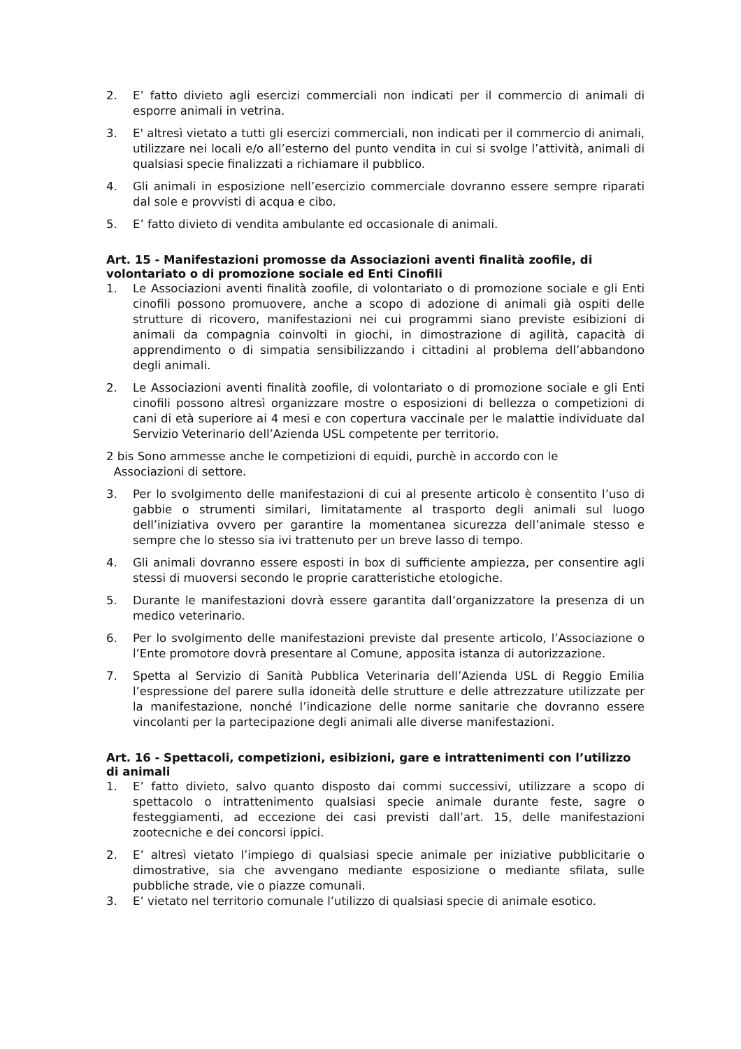2. E’ fatto divieto agli esercizi commerciali non indicati per il commercio di animali di esporre animali in vetrina.
3. E' altresì vietato a tutti gli esercizi commerciali, non indicati per il commercio di animali, utilizzare nei locali e/o all’esterno del punto vendita in cui si svolge l’attività, animali di qualsiasi specie finalizzati a richiamare il pubblico.
4. Gli animali in esposizione nell’esercizio commerciale dovranno essere sempre riparati dal sole e provvisti di acqua e cibo.
5. E’ fatto divieto di vendita ambulante ed occasionale di animali.
Art. 15 - Manifestazioni promosse da Associazioni aventi finalità zoofile, di volontariato o di promozione sociale ed Enti Cinofili
1. Le Associazioni aventi finalità zoofile, di volontariato o di promozione sociale e gli Enti cinofili possono promuovere, anche a scopo di adozione di animali già ospiti delle strutture di ricovero, manifestazioni nei cui programmi siano previste esibizioni di animali da compagnia coinvolti in giochi, in dimostrazione di agilità, capacità di apprendimento o di simpatia sensibilizzando i cittadini al problema dell’abbandono degli animali.
2. Le Associazioni aventi finalità zoofile, di volontariato o di promozione sociale e gli Enti cinofili possono altresì organizzare mostre o esposizioni di bellezza o competizioni di cani di età superiore ai 4 mesi e con copertura vaccinale per le malattie individuate dal Servizio Veterinario dell’Azienda USL competente per territorio.
2 bis Sono ammesse anche le competizioni di equidi, purchè in accordo con le
Associazioni di settore.
3. Per lo svolgimento delle manifestazioni di cui al presente articolo è consentito l’uso di gabbie o strumenti similari, limitatamente al trasporto degli animali sul luogo dell’iniziativa ovvero per garantire la momentanea sicurezza dell’animale stesso e sempre che lo stesso sia ivi trattenuto per un breve lasso di tempo.
4. Gli animali dovranno essere esposti in box di sufficiente ampiezza, per consentire agli stessi di muoversi secondo le proprie caratteristiche etologiche.
5. Durante le manifestazioni dovrà essere garantita dall’organizzatore la presenza di un medico veterinario.
6. Per lo svolgimento delle manifestazioni previste dal presente articolo, l’Associazione o l’Ente promotore dovrà presentare al Comune, apposita istanza di autorizzazione.
7. Spetta al Servizio di Sanità Pubblica Veterinaria dell’Azienda USL di Reggio Emilia l’espressione del parere sulla idoneità delle strutture e delle attrezzature utilizzate per la manifestazione, nonché l’indicazione delle norme sanitarie che dovranno essere vincolanti per la partecipazione degli animali alle diverse manifestazioni.
Art. 16 - Spettacoli, competizioni, esibizioni, gare e intrattenimenti con l’utilizzo di animali
1. E’ fatto divieto, salvo quanto disposto dai commi successivi, utilizzare a scopo di spettacolo o intrattenimento qualsiasi specie animale durante feste, sagre o festeggiamenti, ad eccezione dei casi previsti dall’art. 15, delle manifestazioni zootecniche e dei concorsi ippici.
2. E’ altresì vietato l’impiego di qualsiasi specie animale per iniziative pubblicitarie o dimostrative, sia che avvengano mediante esposizione o mediante sfilata, sulle pubbliche strade, vie o piazze comunali.
3. E’ vietato nel territorio comunale l’utilizzo di qualsiasi specie di animale esotico.